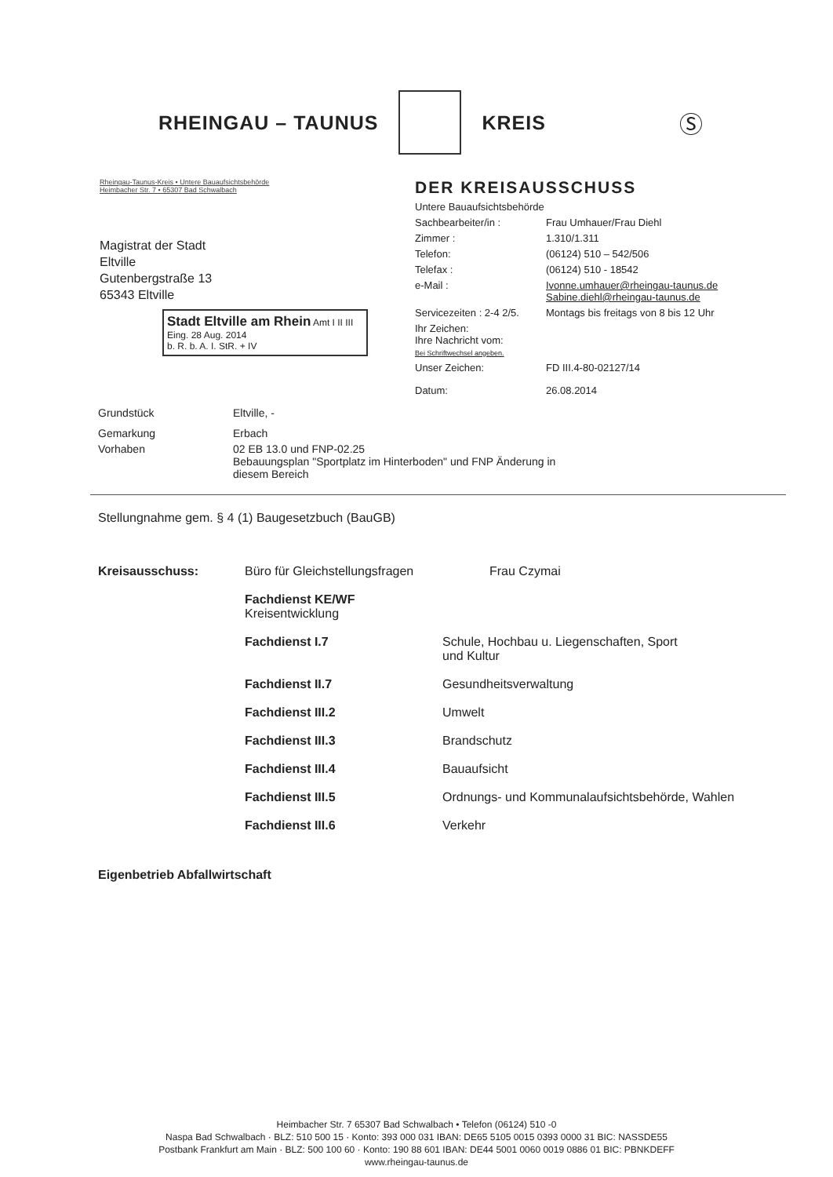RHEINGAU – TAUNUS KREIS Ⓢ
Rheingau-Taunus-Kreis • Untere Bauaufsichtsbehörde
Heimbacher Str. 7 • 65307 Bad Schwalbach
Magistrat der Stadt
Eltville
Gutenbergstraße 13
65343 Eltville
Stadt Eltville am Rhein Amt I II III
Eing. 28 Aug. 2014
b. R. b. A. I. StR. + IV
DER KREISAUSSCHUSS
Untere Bauaufsichtsbehörde
Sachbearbeiter/in : Frau Umhauer/Frau Diehl
Zimmer : 1.310/1.311
Telefon: (06124) 510 – 542/506
Telefax : (06124) 510 - 18542
e-Mail : Ivonne.umhauer@rheingau-taunus.de
Sabine.diehl@rheingau-taunus.de
Servicezeiten : 2-4 2/5. Montags bis freitags von 8 bis 12 Uhr
Ihr Zeichen:
Ihre Nachricht vom:
Bei Schriftwechsel angeben.
Unser Zeichen: FD III.4-80-02127/14
Datum: 26.08.2014
Grundstück Eltville, -
Gemarkung Erbach
Vorhaben 02 EB 13.0 und FNP-02.25
Bebauungsplan "Sportplatz im Hinterboden" und FNP Änderung in
diesem Bereich
Stellungnahme gem. § 4 (1) Baugesetzbuch (BauGB)
Kreisausschuss: Büro für Gleichstellungsfragen Frau Czymai
Fachdienst KE/WF
Kreisentwicklung
Fachdienst I.7 Schule, Hochbau u. Liegenschaften, Sport
und Kultur
Fachdienst II.7 Gesundheitsverwaltung
Fachdienst III.2 Umwelt
Fachdienst III.3 Brandschutz
Fachdienst III.4 Bauaufsicht
Fachdienst III.5 Ordnungs- und Kommunalaufsichtsbehörde, Wahlen
Fachdienst III.6 Verkehr
Eigenbetrieb Abfallwirtschaft
Heimbacher Str. 7 65307 Bad Schwalbach • Telefon (06124) 510 -0
Naspa Bad Schwalbach · BLZ: 510 500 15 · Konto: 393 000 031 IBAN: DE65 5105 0015 0393 0000 31 BIC: NASSDE55
Postbank Frankfurt am Main · BLZ: 500 100 60 · Konto: 190 88 601 IBAN: DE44 5001 0060 0019 0886 01 BIC: PBNKDEFF
www.rheingau-taunus.de